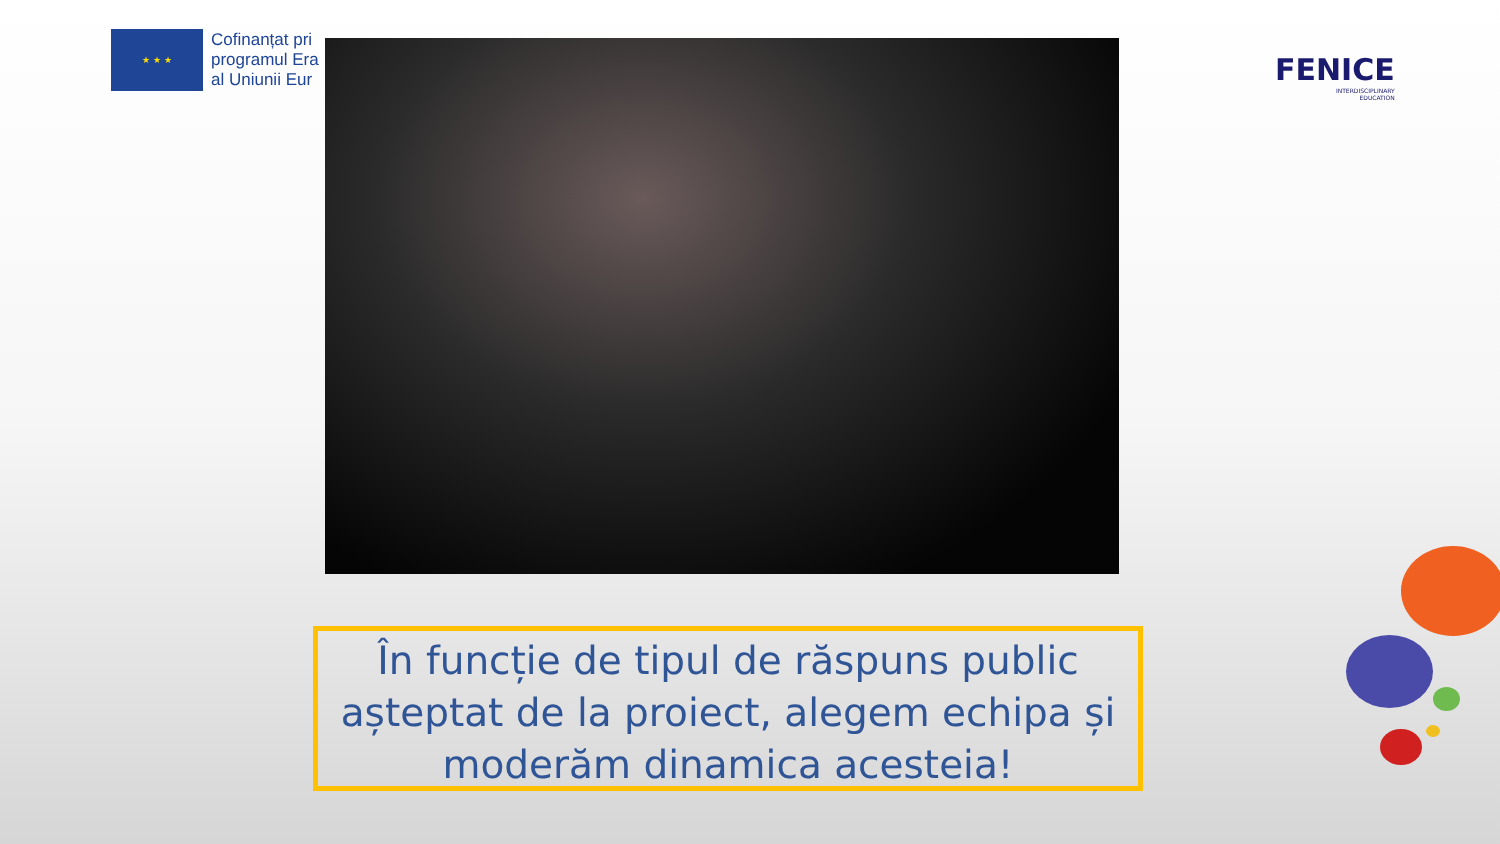★ ★ ★
Cofinanțat pri
programul Era
al Uniunii Eur
FENICE
INTERDISCIPLINARY
EDUCATION
În funcție de tipul de răspuns public așteptat de la proiect, alegem echipa și moderăm dinamica acesteia!